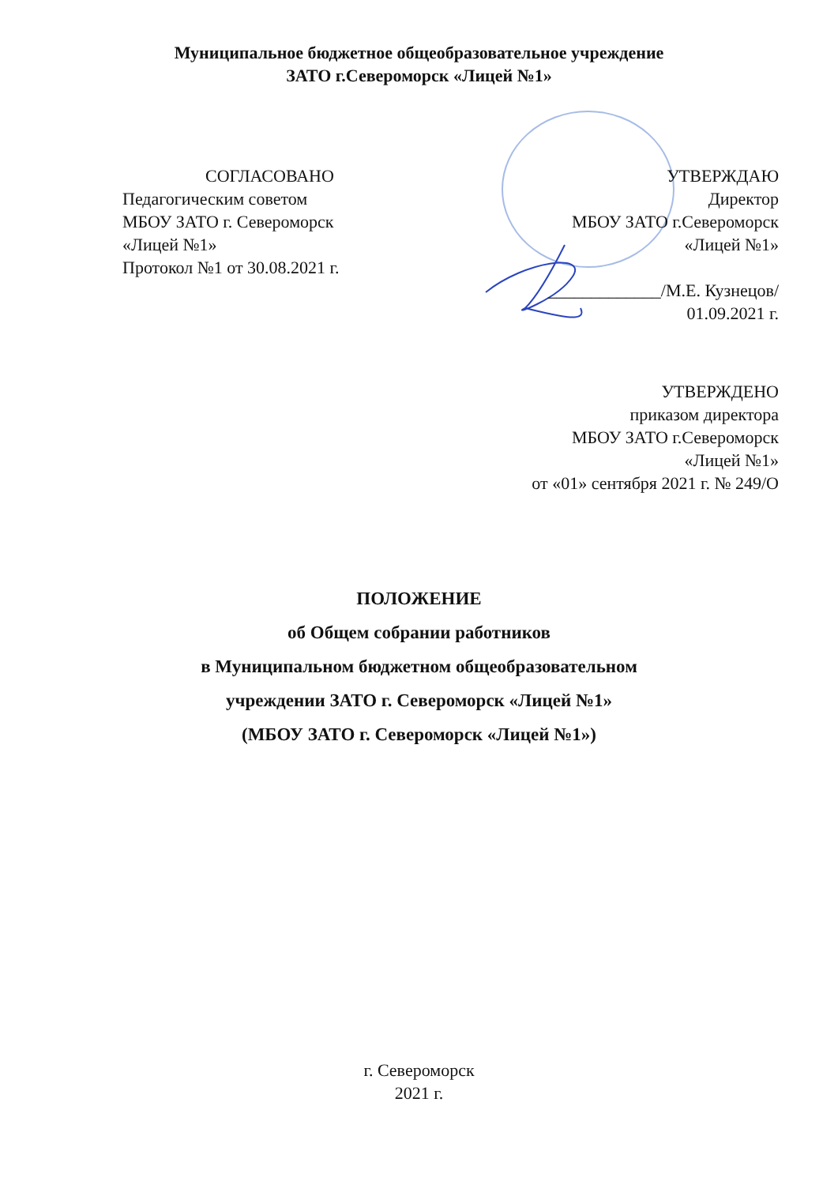Муниципальное бюджетное общеобразовательное учреждение
ЗАТО г.Североморск «Лицей №1»
СОГЛАСОВАНО
Педагогическим советом
МБОУ ЗАТО г. Североморск
«Лицей №1»
Протокол №1 от 30.08.2021 г.
УТВЕРЖДАЮ
Директор
МБОУ ЗАТО г.Североморск
«Лицей №1»
_____________/М.Е. Кузнецов/
01.09.2021 г.
УТВЕРЖДЕНО
приказом директора
МБОУ ЗАТО г.Североморск
«Лицей №1»
от «01» сентября 2021 г. № 249/О
ПОЛОЖЕНИЕ
об Общем собрании работников
в Муниципальном бюджетном общеобразовательном
учреждении ЗАТО г. Североморск «Лицей №1»
(МБОУ ЗАТО г. Североморск «Лицей №1»)
г. Североморск
2021 г.